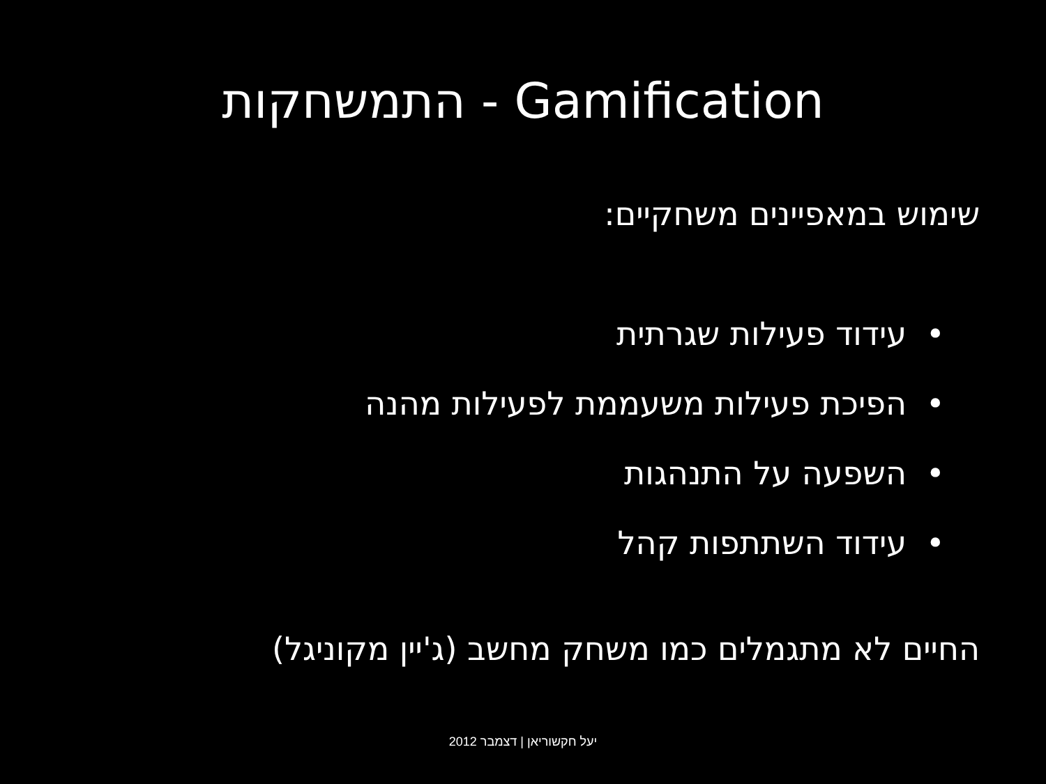התמשחקות - Gamification
שימוש במאפיינים משחקיים:
• עידוד פעילות שגרתית
• הפיכת פעילות משעממת לפעילות מהנה
• השפעה על התנהגות
• עידוד השתתפות קהל
החיים לא מתגמלים כמו משחק מחשב (ג'יין מקוניגל)
יעל חקשוריאן | דצמבר 2012